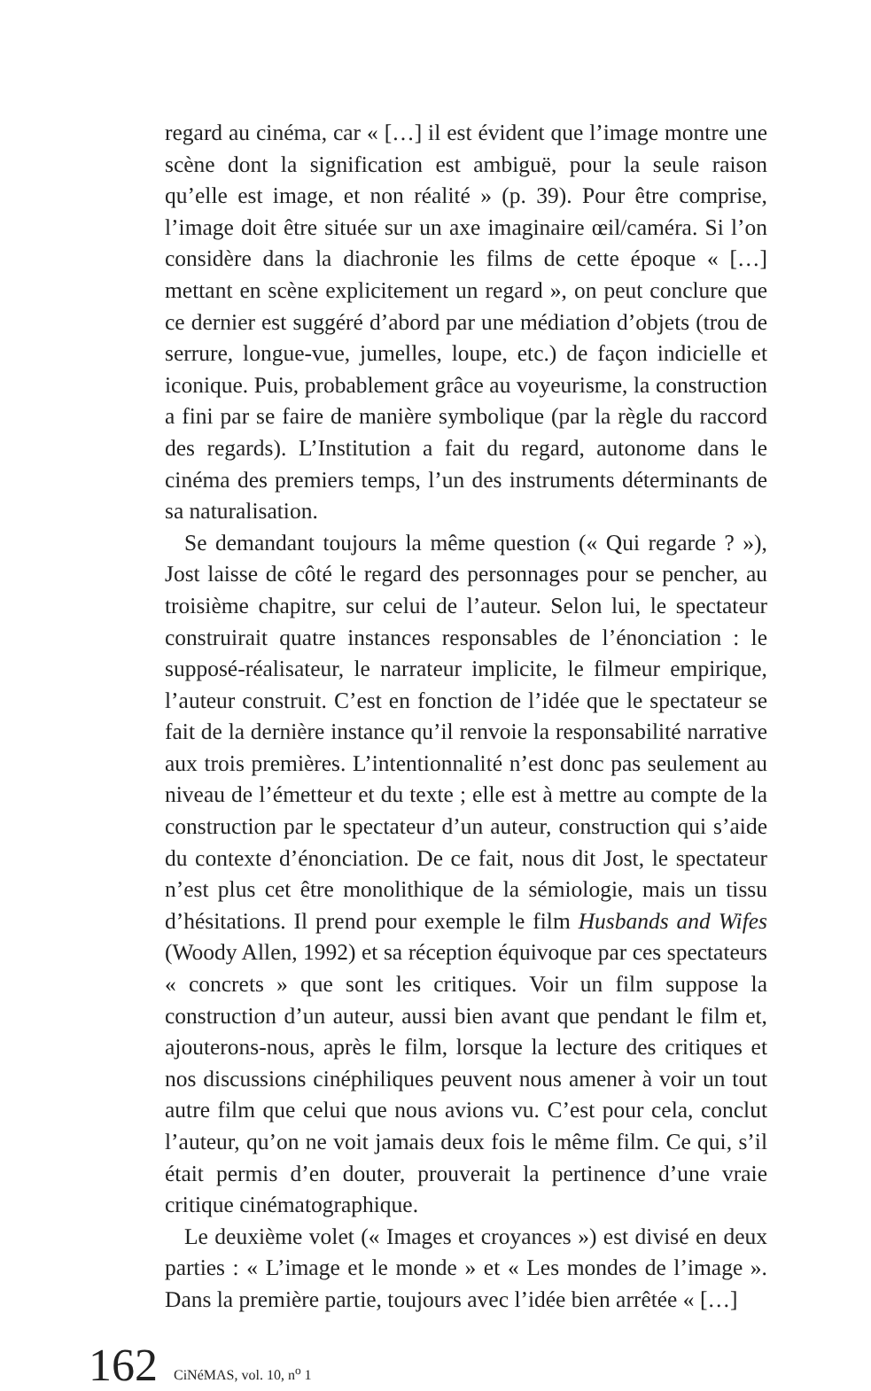regard au cinéma, car « […] il est évident que l’image montre une scène dont la signification est ambiguë, pour la seule raison qu’elle est image, et non réalité » (p. 39). Pour être comprise, l’image doit être située sur un axe imaginaire œil/caméra. Si l’on considère dans la diachronie les films de cette époque « […] mettant en scène explicitement un regard », on peut conclure que ce dernier est suggéré d’abord par une médiation d’objets (trou de serrure, longue-vue, jumelles, loupe, etc.) de façon indicielle et iconique. Puis, probablement grâce au voyeurisme, la construction a fini par se faire de manière symbolique (par la règle du raccord des regards). L’Institution a fait du regard, autonome dans le cinéma des premiers temps, l’un des instruments déterminants de sa naturalisation.
Se demandant toujours la même question (« Qui regarde ? »), Jost laisse de côté le regard des personnages pour se pencher, au troisième chapitre, sur celui de l’auteur. Selon lui, le spectateur construirait quatre instances responsables de l’énonciation : le supposé-réalisateur, le narrateur implicite, le filmeur empirique, l’auteur construit. C’est en fonction de l’idée que le spectateur se fait de la dernière instance qu’il renvoie la responsabilité narrative aux trois premières. L’intentionnalité n’est donc pas seulement au niveau de l’émetteur et du texte ; elle est à mettre au compte de la construction par le spectateur d’un auteur, construction qui s’aide du contexte d’énonciation. De ce fait, nous dit Jost, le spectateur n’est plus cet être monolithique de la sémiologie, mais un tissu d’hésitations. Il prend pour exemple le film Husbands and Wifes (Woody Allen, 1992) et sa réception équivoque par ces spectateurs « concrets » que sont les critiques. Voir un film suppose la construction d’un auteur, aussi bien avant que pendant le film et, ajouterons-nous, après le film, lorsque la lecture des critiques et nos discussions cinéphiliques peuvent nous amener à voir un tout autre film que celui que nous avions vu. C’est pour cela, conclut l’auteur, qu’on ne voit jamais deux fois le même film. Ce qui, s’il était permis d’en douter, prouverait la pertinence d’une vraie critique cinématographique.
Le deuxième volet (« Images et croyances ») est divisé en deux parties : « L’image et le monde » et « Les mondes de l’image ». Dans la première partie, toujours avec l’idée bien arrêtée « […]
162 CiNéMAS, vol. 10, n<sup>o</sup> 1